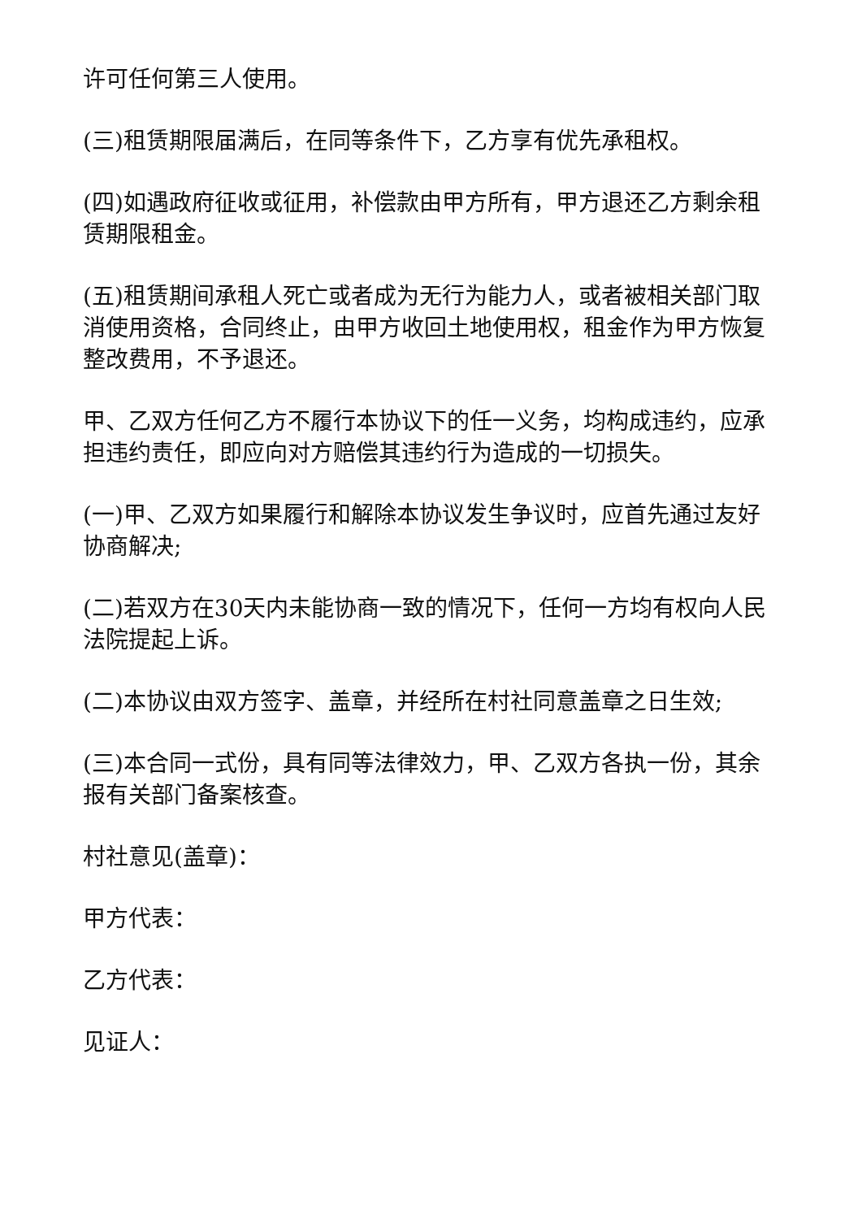许可任何第三人使用。
(三)租赁期限届满后，在同等条件下，乙方享有优先承租权。
(四)如遇政府征收或征用，补偿款由甲方所有，甲方退还乙方剩余租赁期限租金。
(五)租赁期间承租人死亡或者成为无行为能力人，或者被相关部门取消使用资格，合同终止，由甲方收回土地使用权，租金作为甲方恢复整改费用，不予退还。
甲、乙双方任何乙方不履行本协议下的任一义务，均构成违约，应承担违约责任，即应向对方赔偿其违约行为造成的一切损失。
(一)甲、乙双方如果履行和解除本协议发生争议时，应首先通过友好协商解决;
(二)若双方在30天内未能协商一致的情况下，任何一方均有权向人民法院提起上诉。
(二)本协议由双方签字、盖章，并经所在村社同意盖章之日生效;
(三)本合同一式份，具有同等法律效力，甲、乙双方各执一份，其余报有关部门备案核查。
村社意见(盖章)：
甲方代表：
乙方代表：
见证人：